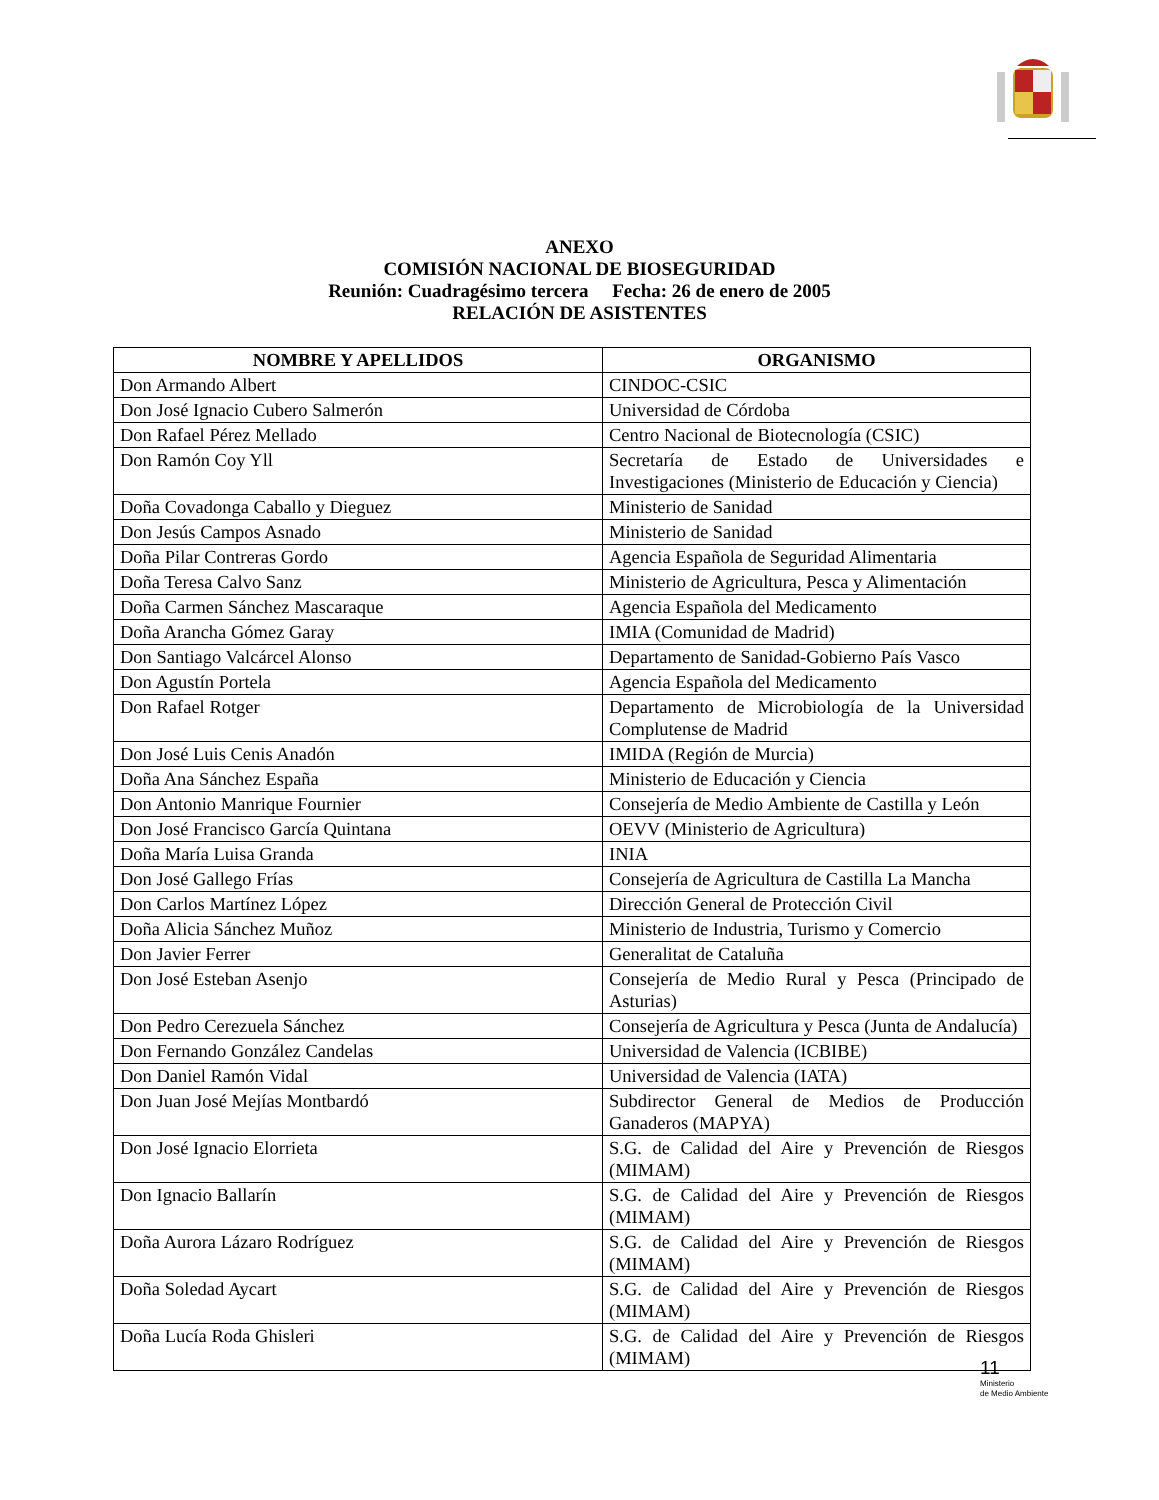ANEXO
COMISIÓN NACIONAL DE BIOSEGURIDAD
Reunión: Cuadragésimo tercera Fecha: 26 de enero de 2005
RELACIÓN DE ASISTENTES
| NOMBRE Y APELLIDOS | ORGANISMO |
| --- | --- |
| Don Armando Albert | CINDOC-CSIC |
| Don José Ignacio Cubero Salmerón | Universidad de Córdoba |
| Don Rafael Pérez Mellado | Centro Nacional de Biotecnología (CSIC) |
| Don Ramón Coy Yll | Secretaría de Estado de Universidades e Investigaciones (Ministerio de Educación y Ciencia) |
| Doña Covadonga Caballo y Dieguez | Ministerio de Sanidad |
| Don Jesús Campos Asnado | Ministerio de Sanidad |
| Doña Pilar Contreras Gordo | Agencia Española de Seguridad Alimentaria |
| Doña Teresa Calvo Sanz | Ministerio de Agricultura, Pesca y Alimentación |
| Doña Carmen Sánchez Mascaraque | Agencia Española del Medicamento |
| Doña Arancha Gómez Garay | IMIA (Comunidad de Madrid) |
| Don Santiago Valcárcel Alonso | Departamento de Sanidad-Gobierno País Vasco |
| Don Agustín Portela | Agencia Española del Medicamento |
| Don Rafael Rotger | Departamento de Microbiología de la Universidad Complutense de Madrid |
| Don José Luis Cenis Anadón | IMIDA (Región de Murcia) |
| Doña Ana Sánchez España | Ministerio de Educación y Ciencia |
| Don Antonio Manrique Fournier | Consejería de Medio Ambiente de Castilla y León |
| Don José Francisco García Quintana | OEVV (Ministerio de Agricultura) |
| Doña María Luisa Granda | INIA |
| Don José Gallego Frías | Consejería de Agricultura de Castilla La Mancha |
| Don Carlos Martínez López | Dirección General de Protección Civil |
| Doña Alicia Sánchez Muñoz | Ministerio de Industria, Turismo y Comercio |
| Don Javier Ferrer | Generalitat de Cataluña |
| Don José Esteban Asenjo | Consejería de Medio Rural y Pesca (Principado de Asturias) |
| Don Pedro Cerezuela Sánchez | Consejería de Agricultura y Pesca (Junta de Andalucía) |
| Don Fernando González Candelas | Universidad de Valencia (ICBIBE) |
| Don Daniel Ramón Vidal | Universidad de Valencia (IATA) |
| Don Juan José Mejías Montbardó | Subdirector General de Medios de Producción Ganaderos (MAPYA) |
| Don José Ignacio Elorrieta | S.G. de Calidad del Aire y Prevención de Riesgos (MIMAM) |
| Don Ignacio Ballarín | S.G. de Calidad del Aire y Prevención de Riesgos (MIMAM) |
| Doña Aurora Lázaro Rodríguez | S.G. de Calidad del Aire y Prevención de Riesgos (MIMAM) |
| Doña Soledad Aycart | S.G. de Calidad del Aire y Prevención de Riesgos (MIMAM) |
| Doña Lucía Roda Ghisleri | S.G. de Calidad del Aire y Prevención de Riesgos (MIMAM) |
11
Ministerio
de Medio Ambiente